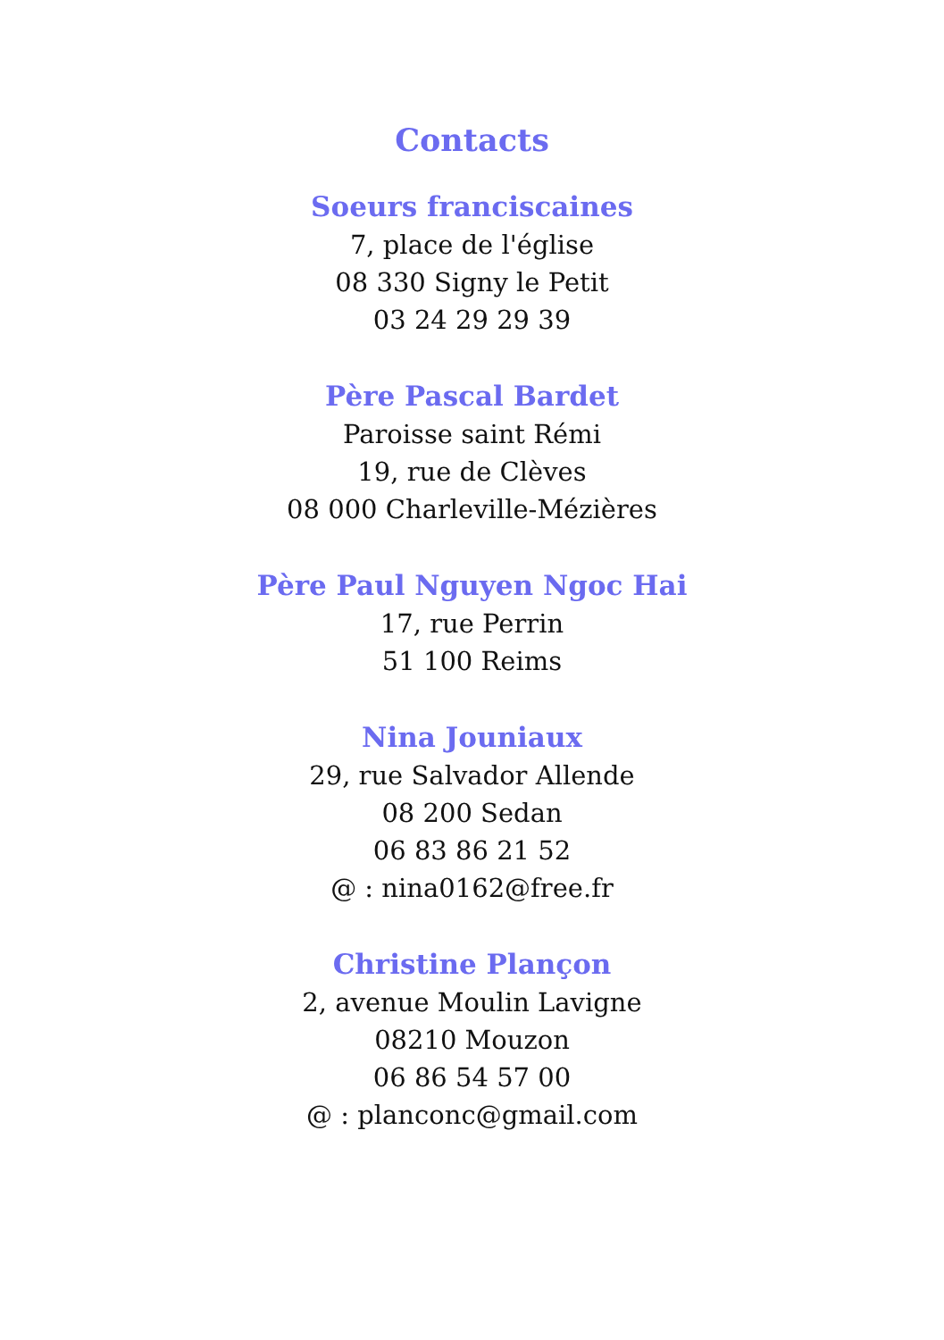Contacts
Soeurs franciscaines
7, place de l'église
08 330 Signy le Petit
03 24 29 29 39
Père Pascal Bardet
Paroisse saint Rémi
19, rue de Clèves
08 000 Charleville-Mézières
Père Paul Nguyen Ngoc Hai
17, rue Perrin
51 100 Reims
Nina Jouniaux
29, rue Salvador Allende
08 200 Sedan
06 83 86 21 52
@ : nina0162@free.fr
Christine Plançon
2, avenue Moulin Lavigne
08210 Mouzon
06 86 54 57 00
@ : planconc@gmail.com